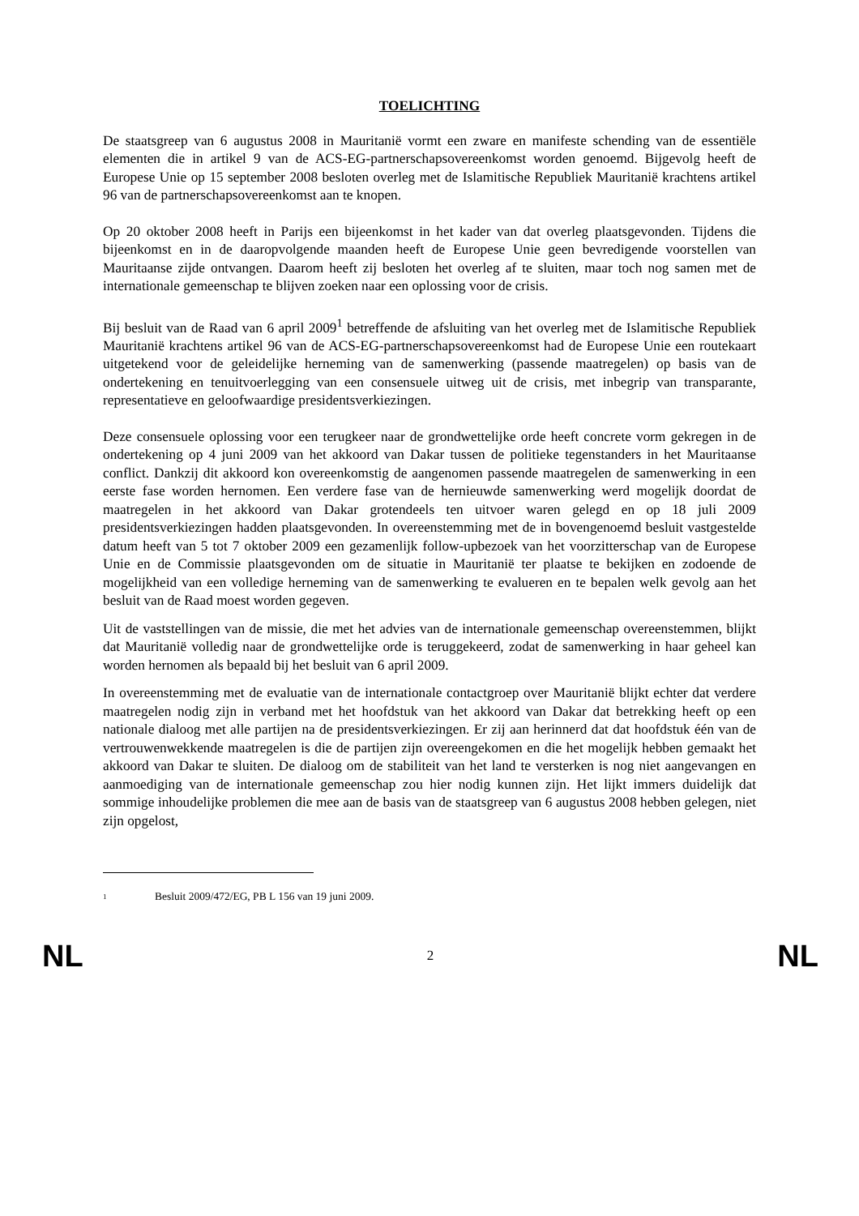TOELICHTING
De staatsgreep van 6 augustus 2008 in Mauritanië vormt een zware en manifeste schending van de essentiële elementen die in artikel 9 van de ACS-EG-partnerschapsovereenkomst worden genoemd. Bijgevolg heeft de Europese Unie op 15 september 2008 besloten overleg met de Islamitische Republiek Mauritanië krachtens artikel 96 van de partnerschapsovereenkomst aan te knopen.
Op 20 oktober 2008 heeft in Parijs een bijeenkomst in het kader van dat overleg plaatsgevonden. Tijdens die bijeenkomst en in de daaropvolgende maanden heeft de Europese Unie geen bevredigende voorstellen van Mauritaanse zijde ontvangen. Daarom heeft zij besloten het overleg af te sluiten, maar toch nog samen met de internationale gemeenschap te blijven zoeken naar een oplossing voor de crisis.
Bij besluit van de Raad van 6 april 2009<sup>1</sup> betreffende de afsluiting van het overleg met de Islamitische Republiek Mauritanië krachtens artikel 96 van de ACS-EG-partnerschapsovereenkomst had de Europese Unie een routekaart uitgetekend voor de geleidelijke herneming van de samenwerking (passende maatregelen) op basis van de ondertekening en tenuitvoerlegging van een consensuele uitweg uit de crisis, met inbegrip van transparante, representatieve en geloofwaardige presidentsverkiezingen.
Deze consensuele oplossing voor een terugkeer naar de grondwettelijke orde heeft concrete vorm gekregen in de ondertekening op 4 juni 2009 van het akkoord van Dakar tussen de politieke tegenstanders in het Mauritaanse conflict. Dankzij dit akkoord kon overeenkomstig de aangenomen passende maatregelen de samenwerking in een eerste fase worden hernomen. Een verdere fase van de hernieuwde samenwerking werd mogelijk doordat de maatregelen in het akkoord van Dakar grotendeels ten uitvoer waren gelegd en op 18 juli 2009 presidentsverkiezingen hadden plaatsgevonden. In overeenstemming met de in bovengenoemd besluit vastgestelde datum heeft van 5 tot 7 oktober 2009 een gezamenlijk follow-upbezoek van het voorzitterschap van de Europese Unie en de Commissie plaatsgevonden om de situatie in Mauritanië ter plaatse te bekijken en zodoende de mogelijkheid van een volledige herneming van de samenwerking te evalueren en te bepalen welk gevolg aan het besluit van de Raad moest worden gegeven.
Uit de vaststellingen van de missie, die met het advies van de internationale gemeenschap overeenstemmen, blijkt dat Mauritanië volledig naar de grondwettelijke orde is teruggekeerd, zodat de samenwerking in haar geheel kan worden hernomen als bepaald bij het besluit van 6 april 2009.
In overeenstemming met de evaluatie van de internationale contactgroep over Mauritanië blijkt echter dat verdere maatregelen nodig zijn in verband met het hoofdstuk van het akkoord van Dakar dat betrekking heeft op een nationale dialoog met alle partijen na de presidentsverkiezingen. Er zij aan herinnerd dat dat hoofdstuk één van de vertrouwenwekkende maatregelen is die de partijen zijn overeengekomen en die het mogelijk hebben gemaakt het akkoord van Dakar te sluiten. De dialoog om de stabiliteit van het land te versterken is nog niet aangevangen en aanmoediging van de internationale gemeenschap zou hier nodig kunnen zijn. Het lijkt immers duidelijk dat sommige inhoudelijke problemen die mee aan de basis van de staatsgreep van 6 augustus 2008 hebben gelegen, niet zijn opgelost,
<sup>1</sup> Besluit 2009/472/EG, PB L 156 van 19 juni 2009.
NL 2 NL